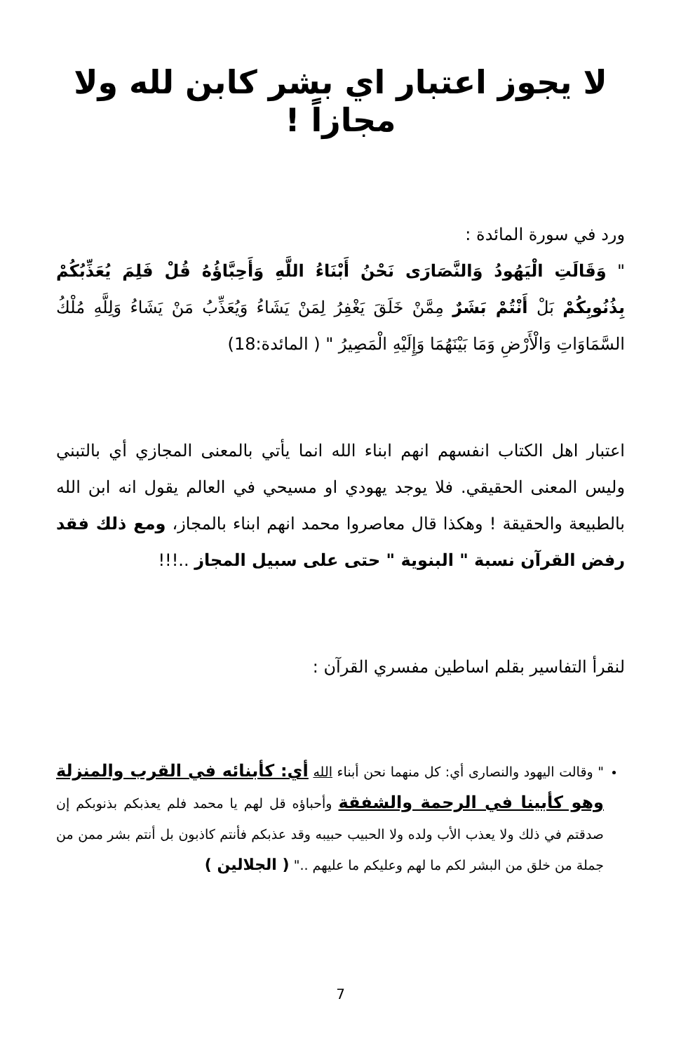لا يجوز اعتبار اي بشر كابن لله ولا مجازاً !
ورد في سورة المائدة :
" وَقَالَتِ الْيَهُودُ وَالنَّصَارَى نَحْنُ أَبْنَاءُ اللَّهِ وَأَحِبَّاؤُهُ قُلْ فَلِمَ يُعَذِّبُكُمْ بِذُنُوبِكُمْ بَلْ أَنْتُمْ بَشَرٌ مِمَّنْ خَلَقَ يَغْفِرُ لِمَنْ يَشَاءُ وَيُعَذِّبُ مَنْ يَشَاءُ وَلِلَّهِ مُلْكُ السَّمَاوَاتِ وَالْأَرْضِ وَمَا بَيْنَهُمَا وَإِلَيْهِ الْمَصِيرُ " ( المائدة:18)
اعتبار اهل الكتاب انفسهم انهم ابناء الله انما يأتي بالمعنى المجازي أي بالتبني وليس المعنى الحقيقي. فلا يوجد يهودي او مسيحي في العالم يقول انه ابن الله بالطبيعة والحقيقة ! وهكذا قال معاصروا محمد انهم ابناء بالمجاز، ومع ذلك فقد رفض القرآن نسبة " البنوية " حتى على سبيل المجاز ..!!!
لنقرأ التفاسير بقلم اساطين مفسري القرآن :
" وقالت اليهود والنصارى أي: كل منهما نحن أبناء الله أي: كأبنائه في القرب والمنزلة وهو كأبينا في الرحمة والشفقة وأحباؤه قل لهم يا محمد فلم يعذبكم بذنوبكم إن صدقتم في ذلك ولا يعذب الأب ولده ولا الحبيب حبيبه وقد عذبكم فأنتم كاذبون بل أنتم بشر ممن من جملة من خلق من البشر لكم ما لهم وعليكم ما عليهم .." ( الجلالين )
7